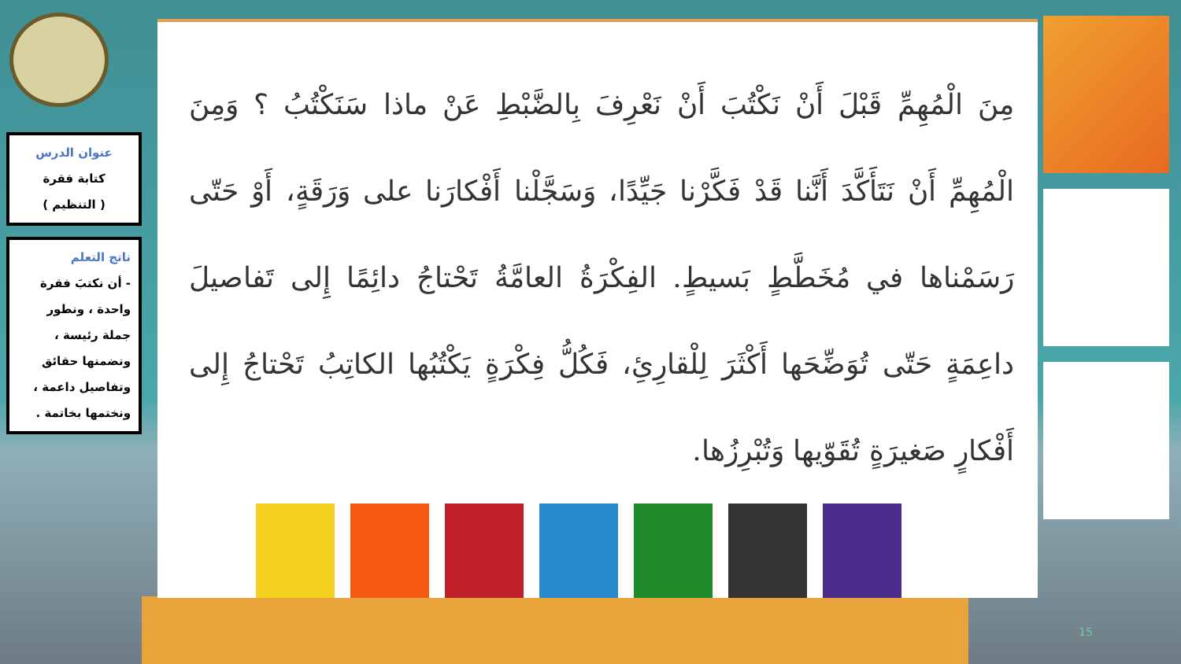عنوان الدرس
كتابة فقرة
( التنظيم )
ناتج التعلم
- أن نكتبَ فقرة واحدة ، ونطور جملة رئيسة ، ونضمنها حقائق وتفاصيل داعمة ، ونختمها بخاتمة .
مِنَ الْمُهِمِّ قَبْلَ أَنْ نَكْتُبَ أَنْ نَعْرِفَ بِالضَّبْطِ عَنْ ماذا سَنَكْتُبُ ؟ وَمِنَ الْمُهِمِّ أَنْ نَتَأَكَّدَ أَنَّنا قَدْ فَكَّرْنا جَيِّدًا، وَسَجَّلْنا أَفْكارَنا على وَرَقَةٍ، أَوْ حَتّى رَسَمْناها في مُخَطَّطٍ بَسيطٍ. الفِكْرَةُ العامَّةُ تَحْتاجُ دائِمًا إِلى تَفاصيلَ داعِمَةٍ حَتّى تُوَضِّحَها أَكْثَرَ لِلْقارِئِ، فَكُلُّ فِكْرَةٍ يَكْتُبُها الكاتِبُ تَحْتاجُ إِلى أَفْكارٍ صَغيرَةٍ تُقَوّيها وَتُبْرِزُها.
15